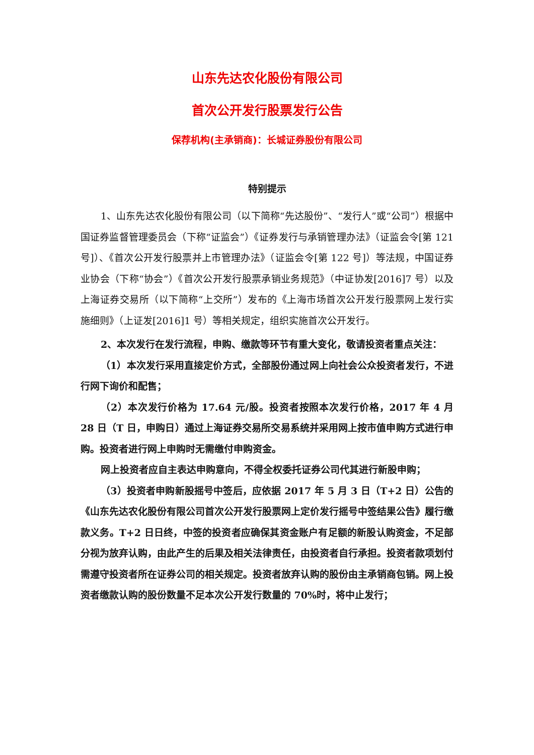山东先达农化股份有限公司
首次公开发行股票发行公告
保荐机构(主承销商)：长城证券股份有限公司
特别提示
1、山东先达农化股份有限公司（以下简称“先达股份”、“发行人”或“公司”）根据中国证券监督管理委员会（下称“证监会”）《证券发行与承销管理办法》（证监会令[第 121 号]）、《首次公开发行股票并上市管理办法》（证监会令[第 122 号]）等法规，中国证券业协会（下称“协会”）《首次公开发行股票承销业务规范》（中证协发[2016]7 号）以及上海证券交易所（以下简称“上交所”）发布的《上海市场首次公开发行股票网上发行实施细则》（上证发[2016]1 号）等相关规定，组织实施首次公开发行。
2、本次发行在发行流程，申购、缴款等环节有重大变化，敬请投资者重点关注：
（1）本次发行采用直接定价方式，全部股份通过网上向社会公众投资者发行，不进行网下询价和配售；
（2）本次发行价格为 17.64 元/股。投资者按照本次发行价格，2017 年 4 月 28 日（T 日，申购日）通过上海证券交易所交易系统并采用网上按市值申购方式进行申购。投资者进行网上申购时无需缴付申购资金。
网上投资者应自主表达申购意向，不得全权委托证券公司代其进行新股申购；
（3）投资者申购新股摇号中签后，应依据 2017 年 5 月 3 日（T+2 日）公告的《山东先达农化股份有限公司首次公开发行股票网上定价发行摇号中签结果公告》履行缴款义务。T+2 日日终，中签的投资者应确保其资金账户有足额的新股认购资金，不足部分视为放弃认购，由此产生的后果及相关法律责任，由投资者自行承担。投资者款项划付需遵守投资者所在证券公司的相关规定。投资者放弃认购的股份由主承销商包销。网上投资者缴款认购的股份数量不足本次公开发行数量的 70%时，将中止发行；